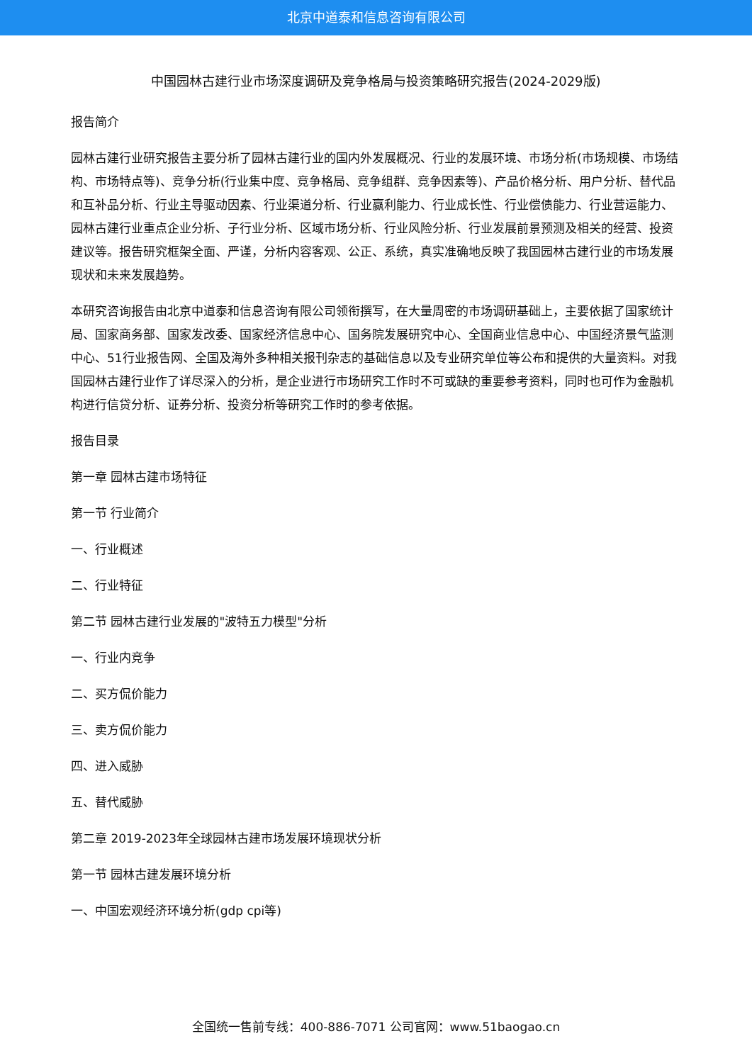北京中道泰和信息咨询有限公司
中国园林古建行业市场深度调研及竞争格局与投资策略研究报告(2024-2029版)
报告简介
园林古建行业研究报告主要分析了园林古建行业的国内外发展概况、行业的发展环境、市场分析(市场规模、市场结构、市场特点等)、竞争分析(行业集中度、竞争格局、竞争组群、竞争因素等)、产品价格分析、用户分析、替代品和互补品分析、行业主导驱动因素、行业渠道分析、行业赢利能力、行业成长性、行业偿债能力、行业营运能力、园林古建行业重点企业分析、子行业分析、区域市场分析、行业风险分析、行业发展前景预测及相关的经营、投资建议等。报告研究框架全面、严谨，分析内容客观、公正、系统，真实准确地反映了我国园林古建行业的市场发展现状和未来发展趋势。
本研究咨询报告由北京中道泰和信息咨询有限公司领衔撰写，在大量周密的市场调研基础上，主要依据了国家统计局、国家商务部、国家发改委、国家经济信息中心、国务院发展研究中心、全国商业信息中心、中国经济景气监测中心、51行业报告网、全国及海外多种相关报刊杂志的基础信息以及专业研究单位等公布和提供的大量资料。对我国园林古建行业作了详尽深入的分析，是企业进行市场研究工作时不可或缺的重要参考资料，同时也可作为金融机构进行信贷分析、证券分析、投资分析等研究工作时的参考依据。
报告目录
第一章 园林古建市场特征
第一节 行业简介
一、行业概述
二、行业特征
第二节 园林古建行业发展的"波特五力模型"分析
一、行业内竞争
二、买方侃价能力
三、卖方侃价能力
四、进入威胁
五、替代威胁
第二章 2019-2023年全球园林古建市场发展环境现状分析
第一节 园林古建发展环境分析
一、中国宏观经济环境分析(gdp cpi等)
全国统一售前专线：400-886-7071 公司官网：www.51baogao.cn